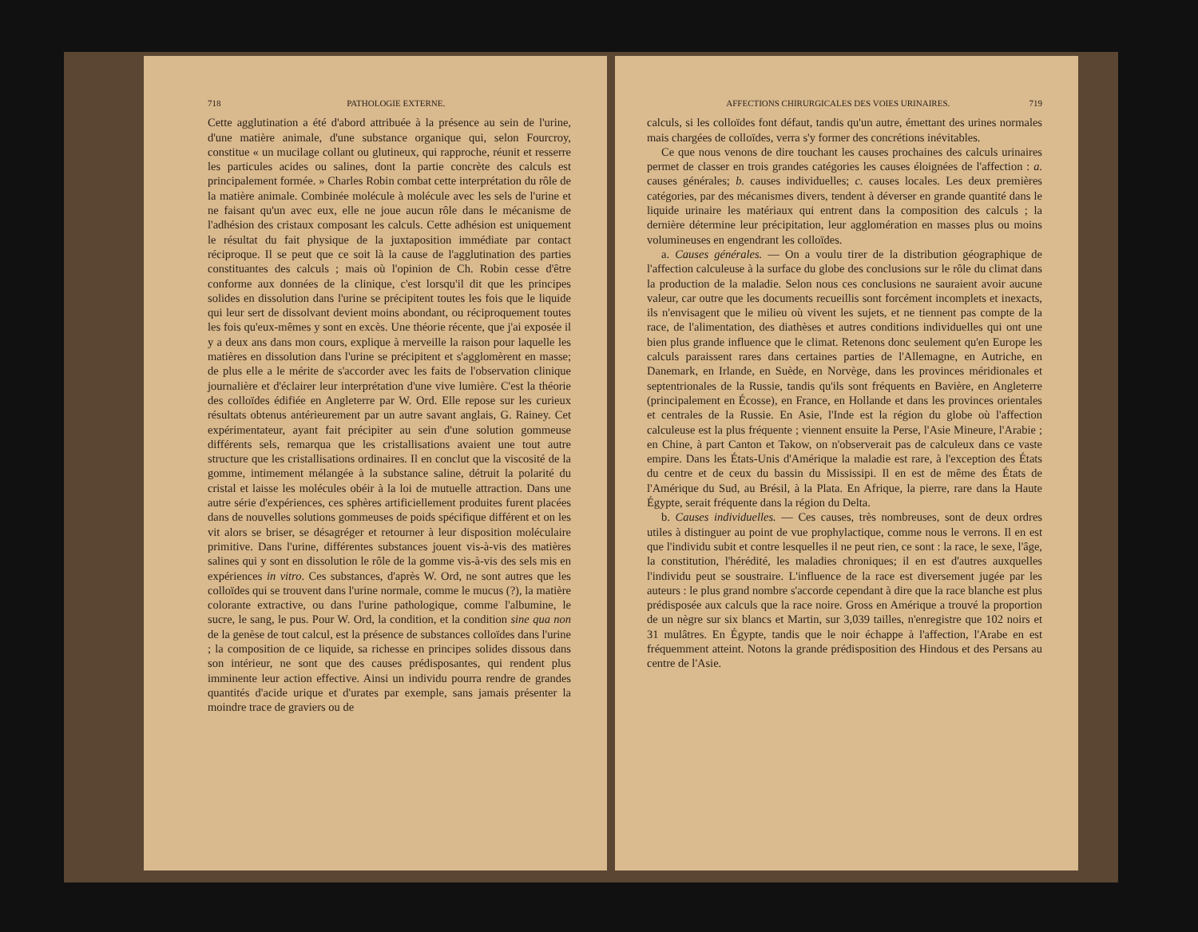718 PATHOLOGIE EXTERNE.
Cette agglutination a été d'abord attribuée à la présence au sein de l'urine, d'une matière animale, d'une substance organique qui, selon Fourcroy, constitue « un mucilage collant ou glutineux, qui rapproche, réunit et resserre les particules acides ou salines, dont la partie concrète des calculs est principalement formée. » Charles Robin combat cette interprétation du rôle de la matière animale. Combinée molécule à molécule avec les sels de l'urine et ne faisant qu'un avec eux, elle ne joue aucun rôle dans le mécanisme de l'adhésion des cristaux composant les calculs. Cette adhésion est uniquement le résultat du fait physique de la juxtaposition immédiate par contact réciproque. Il se peut que ce soit là la cause de l'agglutination des parties constituantes des calculs ; mais où l'opinion de Ch. Robin cesse d'être conforme aux données de la clinique, c'est lorsqu'il dit que les principes solides en dissolution dans l'urine se précipitent toutes les fois que le liquide qui leur sert de dissolvant devient moins abondant, ou réciproquement toutes les fois qu'eux-mêmes y sont en excès. Une théorie récente, que j'ai exposée il y a deux ans dans mon cours, explique à merveille la raison pour laquelle les matières en dissolution dans l'urine se précipitent et s'agglomèrent en masse; de plus elle a le mérite de s'accorder avec les faits de l'observation clinique journalière et d'éclairer leur interprétation d'une vive lumière. C'est la théorie des colloïdes édifiée en Angleterre par W. Ord. Elle repose sur les curieux résultats obtenus antérieurement par un autre savant anglais, G. Rainey. Cet expérimentateur, ayant fait précipiter au sein d'une solution gommeuse différents sels, remarqua que les cristallisations avaient une tout autre structure que les cristallisations ordinaires. Il en conclut que la viscosité de la gomme, intimement mélangée à la substance saline, détruit la polarité du cristal et laisse les molécules obéir à la loi de mutuelle attraction. Dans une autre série d'expériences, ces sphères artificiellement produites furent placées dans de nouvelles solutions gommeuses de poids spécifique différent et on les vit alors se briser, se désagréger et retourner à leur disposition moléculaire primitive. Dans l'urine, différentes substances jouent vis-à-vis des matières salines qui y sont en dissolution le rôle de la gomme vis-à-vis des sels mis en expériences in vitro. Ces substances, d'après W. Ord, ne sont autres que les colloïdes qui se trouvent dans l'urine normale, comme le mucus (?), la matière colorante extractive, ou dans l'urine pathologique, comme l'albumine, le sucre, le sang, le pus. Pour W. Ord, la condition, et la condition sine qua non de la genèse de tout calcul, est la présence de substances colloïdes dans l'urine ; la composition de ce liquide, sa richesse en principes solides dissous dans son intérieur, ne sont que des causes prédisposantes, qui rendent plus imminente leur action effective. Ainsi un individu pourra rendre de grandes quantités d'acide urique et d'urates par exemple, sans jamais présenter la moindre trace de graviers ou de
AFFECTIONS CHIRURGICALES DES VOIES URINAIRES. 719
calculs, si les colloïdes font défaut, tandis qu'un autre, émettant des urines normales mais chargées de colloïdes, verra s'y former des concrétions inévitables.
Ce que nous venons de dire touchant les causes prochaines des calculs urinaires permet de classer en trois grandes catégories les causes éloignées de l'affection : a. causes générales; b. causes individuelles; c. causes locales. Les deux premières catégories, par des mécanismes divers, tendent à déverser en grande quantité dans le liquide urinaire les matériaux qui entrent dans la composition des calculs ; la dernière détermine leur précipitation, leur agglomération en masses plus ou moins volumineuses en engendrant les colloïdes.
a. Causes générales. — On a voulu tirer de la distribution géographique de l'affection calculeuse à la surface du globe des conclusions sur le rôle du climat dans la production de la maladie. Selon nous ces conclusions ne sauraient avoir aucune valeur, car outre que les documents recueillis sont forcément incomplets et inexacts, ils n'envisagent que le milieu où vivent les sujets, et ne tiennent pas compte de la race, de l'alimentation, des diathèses et autres conditions individuelles qui ont une bien plus grande influence que le climat. Retenons donc seulement qu'en Europe les calculs paraissent rares dans certaines parties de l'Allemagne, en Autriche, en Danemark, en Irlande, en Suède, en Norvège, dans les provinces méridionales et septentrionales de la Russie, tandis qu'ils sont fréquents en Bavière, en Angleterre (principalement en Écosse), en France, en Hollande et dans les provinces orientales et centrales de la Russie. En Asie, l'Inde est la région du globe où l'affection calculeuse est la plus fréquente ; viennent ensuite la Perse, l'Asie Mineure, l'Arabie ; en Chine, à part Canton et Takow, on n'observerait pas de calculeux dans ce vaste empire. Dans les États-Unis d'Amérique la maladie est rare, à l'exception des États du centre et de ceux du bassin du Mississipi. Il en est de même des États de l'Amérique du Sud, au Brésil, à la Plata. En Afrique, la pierre, rare dans la Haute Égypte, serait fréquente dans la région du Delta.
b. Causes individuelles. — Ces causes, très nombreuses, sont de deux ordres utiles à distinguer au point de vue prophylactique, comme nous le verrons. Il en est que l'individu subit et contre lesquelles il ne peut rien, ce sont : la race, le sexe, l'âge, la constitution, l'hérédité, les maladies chroniques; il en est d'autres auxquelles l'individu peut se soustraire. L'influence de la race est diversement jugée par les auteurs : le plus grand nombre s'accorde cependant à dire que la race blanche est plus prédisposée aux calculs que la race noire. Gross en Amérique a trouvé la proportion de un nègre sur six blancs et Martin, sur 3,039 tailles, n'enregistre que 102 noirs et 31 mulâtres. En Égypte, tandis que le noir échappe à l'affection, l'Arabe en est fréquemment atteint. Notons la grande prédisposition des Hindous et des Persans au centre de l'Asie.